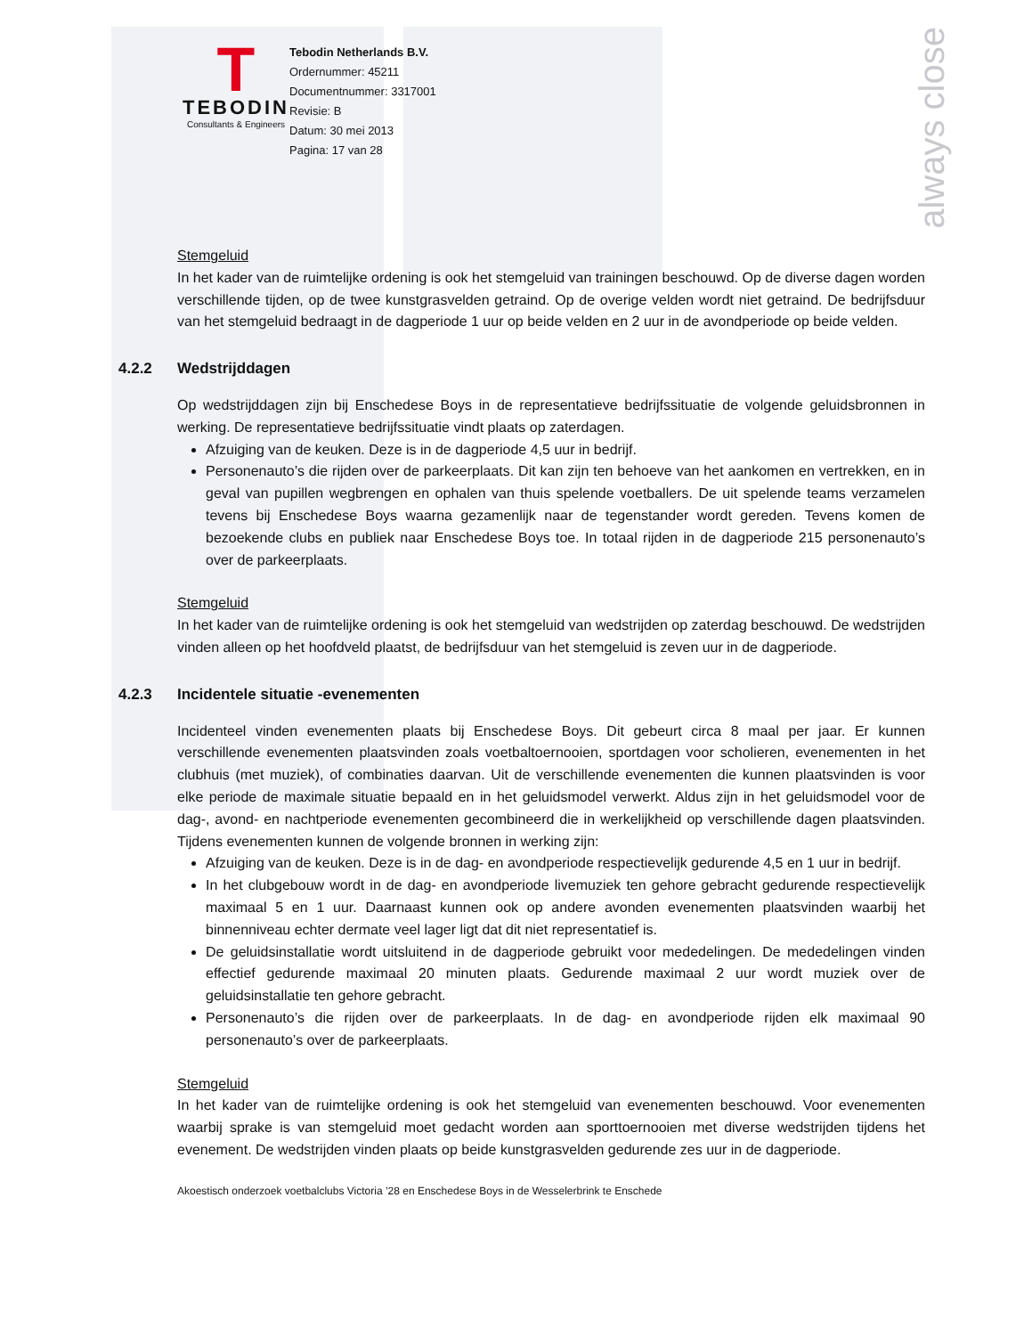always close
T
TEBODIN
Consultants & Engineers
Tebodin Netherlands B.V.
Ordernummer: 45211
Documentnummer: 3317001
Revisie: B
Datum: 30 mei 2013
Pagina: 17 van 28
Stemgeluid
In het kader van de ruimtelijke ordening is ook het stemgeluid van trainingen beschouwd. Op de diverse dagen worden verschillende tijden, op de twee kunstgrasvelden getraind. Op de overige velden wordt niet getraind. De bedrijfsduur van het stemgeluid bedraagt in de dagperiode 1 uur op beide velden en 2 uur in de avondperiode op beide velden.
4.2.2 Wedstrijddagen
Op wedstrijddagen zijn bij Enschedese Boys in de representatieve bedrijfssituatie de volgende geluidsbronnen in werking. De representatieve bedrijfssituatie vindt plaats op zaterdagen.
Afzuiging van de keuken. Deze is in de dagperiode 4,5 uur in bedrijf.
Personenauto’s die rijden over de parkeerplaats. Dit kan zijn ten behoeve van het aankomen en vertrekken, en in geval van pupillen wegbrengen en ophalen van thuis spelende voetballers. De uit spelende teams verzamelen tevens bij Enschedese Boys waarna gezamenlijk naar de tegenstander wordt gereden. Tevens komen de bezoekende clubs en publiek naar Enschedese Boys toe. In totaal rijden in de dagperiode 215 personenauto’s over de parkeerplaats.
Stemgeluid
In het kader van de ruimtelijke ordening is ook het stemgeluid van wedstrijden op zaterdag beschouwd. De wedstrijden vinden alleen op het hoofdveld plaatst, de bedrijfsduur van het stemgeluid is zeven uur in de dagperiode.
4.2.3 Incidentele situatie -evenementen
Incidenteel vinden evenementen plaats bij Enschedese Boys. Dit gebeurt circa 8 maal per jaar. Er kunnen verschillende evenementen plaatsvinden zoals voetbaltoernooien, sportdagen voor scholieren, evenementen in het clubhuis (met muziek), of combinaties daarvan. Uit de verschillende evenementen die kunnen plaatsvinden is voor elke periode de maximale situatie bepaald en in het geluidsmodel verwerkt. Aldus zijn in het geluidsmodel voor de dag-, avond- en nachtperiode evenementen gecombineerd die in werkelijkheid op verschillende dagen plaatsvinden. Tijdens evenementen kunnen de volgende bronnen in werking zijn:
Afzuiging van de keuken. Deze is in de dag- en avondperiode respectievelijk gedurende 4,5 en 1 uur in bedrijf.
In het clubgebouw wordt in de dag- en avondperiode livemuziek ten gehore gebracht gedurende respectievelijk maximaal 5 en 1 uur. Daarnaast kunnen ook op andere avonden evenementen plaatsvinden waarbij het binnenniveau echter dermate veel lager ligt dat dit niet representatief is.
De geluidsinstallatie wordt uitsluitend in de dagperiode gebruikt voor mededelingen. De mededelingen vinden effectief gedurende maximaal 20 minuten plaats. Gedurende maximaal 2 uur wordt muziek over de geluidsinstallatie ten gehore gebracht.
Personenauto’s die rijden over de parkeerplaats. In de dag- en avondperiode rijden elk maximaal 90 personenauto’s over de parkeerplaats.
Stemgeluid
In het kader van de ruimtelijke ordening is ook het stemgeluid van evenementen beschouwd. Voor evenementen waarbij sprake is van stemgeluid moet gedacht worden aan sporttoernooien met diverse wedstrijden tijdens het evenement. De wedstrijden vinden plaats op beide kunstgrasvelden gedurende zes uur in de dagperiode.
Akoestisch onderzoek voetbalclubs Victoria ’28 en Enschedese Boys in de Wesselerbrink te Enschede